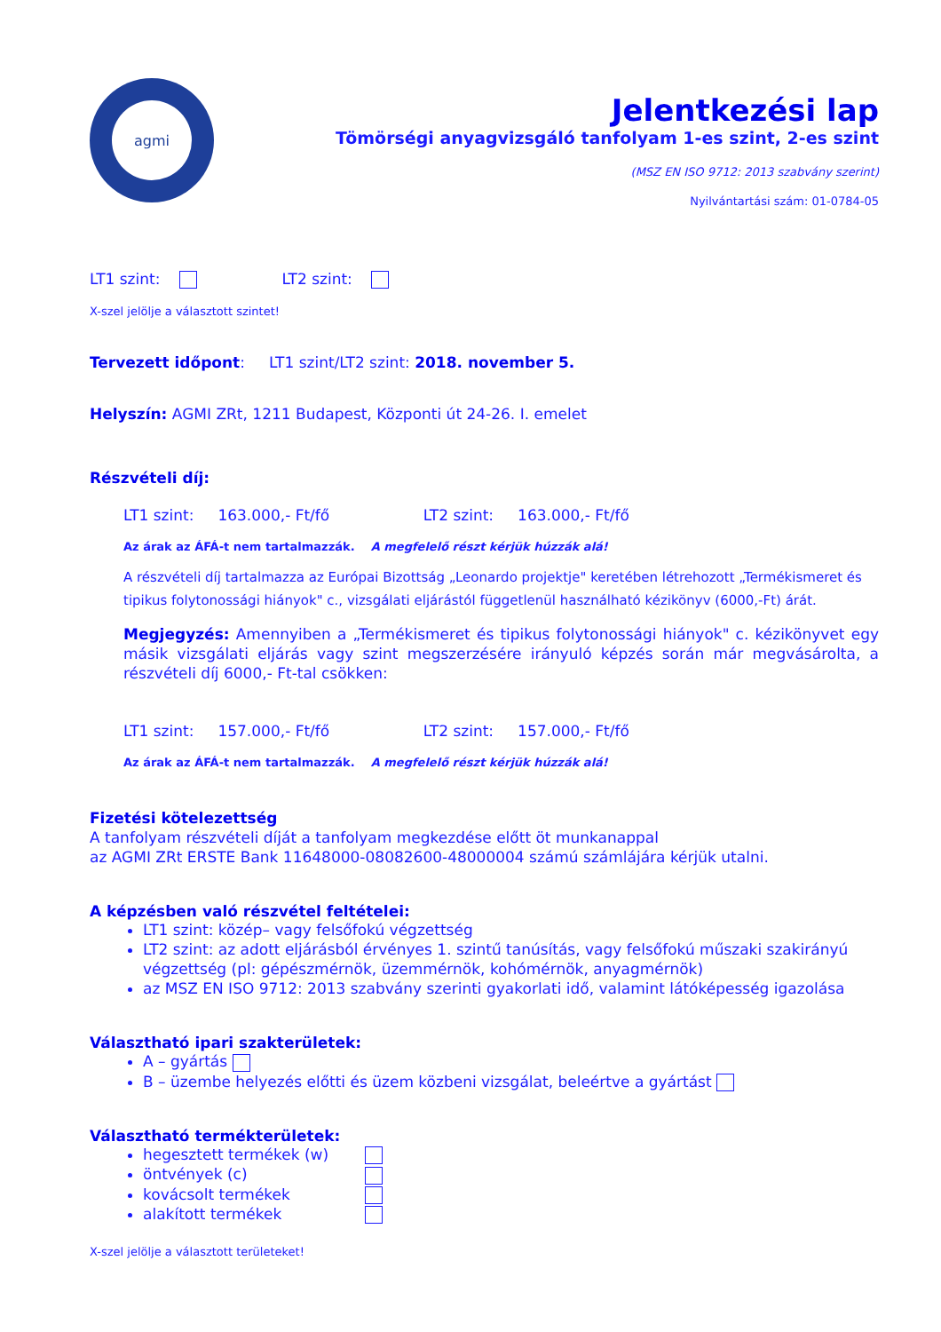agmi
Jelentkezési lap
Tömörségi anyagvizsgáló tanfolyam 1-es szint, 2-es szint
(MSZ EN ISO 9712: 2013 szabvány szerint)
Nyilvántartási szám: 01-0784-05
LT1 szint: LT2 szint:
X-szel jelölje a választott szintet!
Tervezett időpont: LT1 szint/LT2 szint: 2018. november 5.
Helyszín: AGMI ZRt, 1211 Budapest, Központi út 24-26. I. emelet
Részvételi díj:
LT1 szint: 163.000,- Ft/fő LT2 szint: 163.000,- Ft/fő
Az árak az ÁFÁ-t nem tartalmazzák. A megfelelő részt kérjük húzzák alá!
A részvételi díj tartalmazza az Európai Bizottság „Leonardo projektje" keretében létrehozott „Termékismeret és tipikus folytonossági hiányok" c., vizsgálati eljárástól függetlenül használható kézikönyv (6000,-Ft) árát.
Megjegyzés: Amennyiben a „Termékismeret és tipikus folytonossági hiányok" c. kézikönyvet egy másik vizsgálati eljárás vagy szint megszerzésére irányuló képzés során már megvásárolta, a részvételi díj 6000,- Ft-tal csökken:
LT1 szint: 157.000,- Ft/fő LT2 szint: 157.000,- Ft/fő
Az árak az ÁFÁ-t nem tartalmazzák. A megfelelő részt kérjük húzzák alá!
Fizetési kötelezettség
A tanfolyam részvételi díját a tanfolyam megkezdése előtt öt munkanappal
az AGMI ZRt ERSTE Bank 11648000-08082600-48000004 számú számlájára kérjük utalni.
A képzésben való részvétel feltételei:
LT1 szint: közép– vagy felsőfokú végzettség
LT2 szint: az adott eljárásból érvényes 1. szintű tanúsítás, vagy felsőfokú műszaki szakirányú végzettség (pl: gépészmérnök, üzemmérnök, kohómérnök, anyagmérnök)
az MSZ EN ISO 9712: 2013 szabvány szerinti gyakorlati idő, valamint látóképesség igazolása
Választható ipari szakterületek:
A – gyártás
B – üzembe helyezés előtti és üzem közbeni vizsgálat, beleértve a gyártást
Választható termékterületek:
hegesztett termékek (w)
öntvények (c)
kovácsolt termékek
alakított termékek
X-szel jelölje a választott területeket!